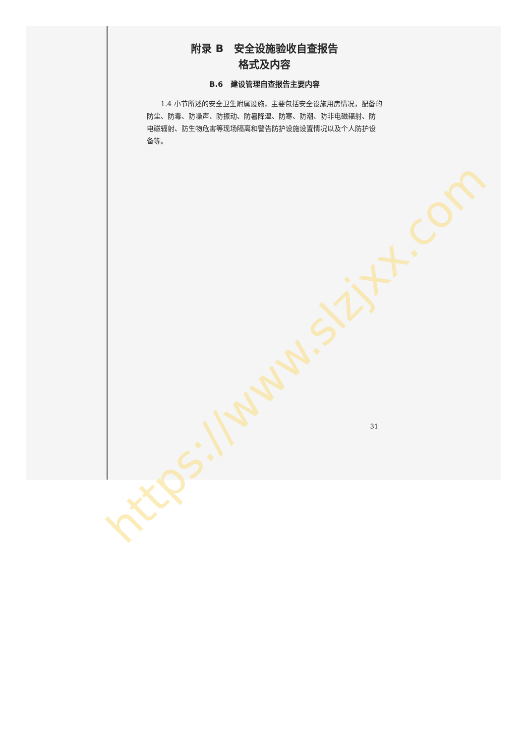附录 B　安全设施验收自查报告
格式及内容
B.6　建设管理自查报告主要内容
1.4 小节所述的安全卫生附属设施，主要包括安全设施用房情况，配备的防尘、防毒、防噪声、防振动、防暑降温、防寒、防潮、防非电磁辐射、防电磁辐射、防生物危害等现场隔离和警告防护设施设置情况以及个人防护设备等。
31
https://www.slzjxx.com